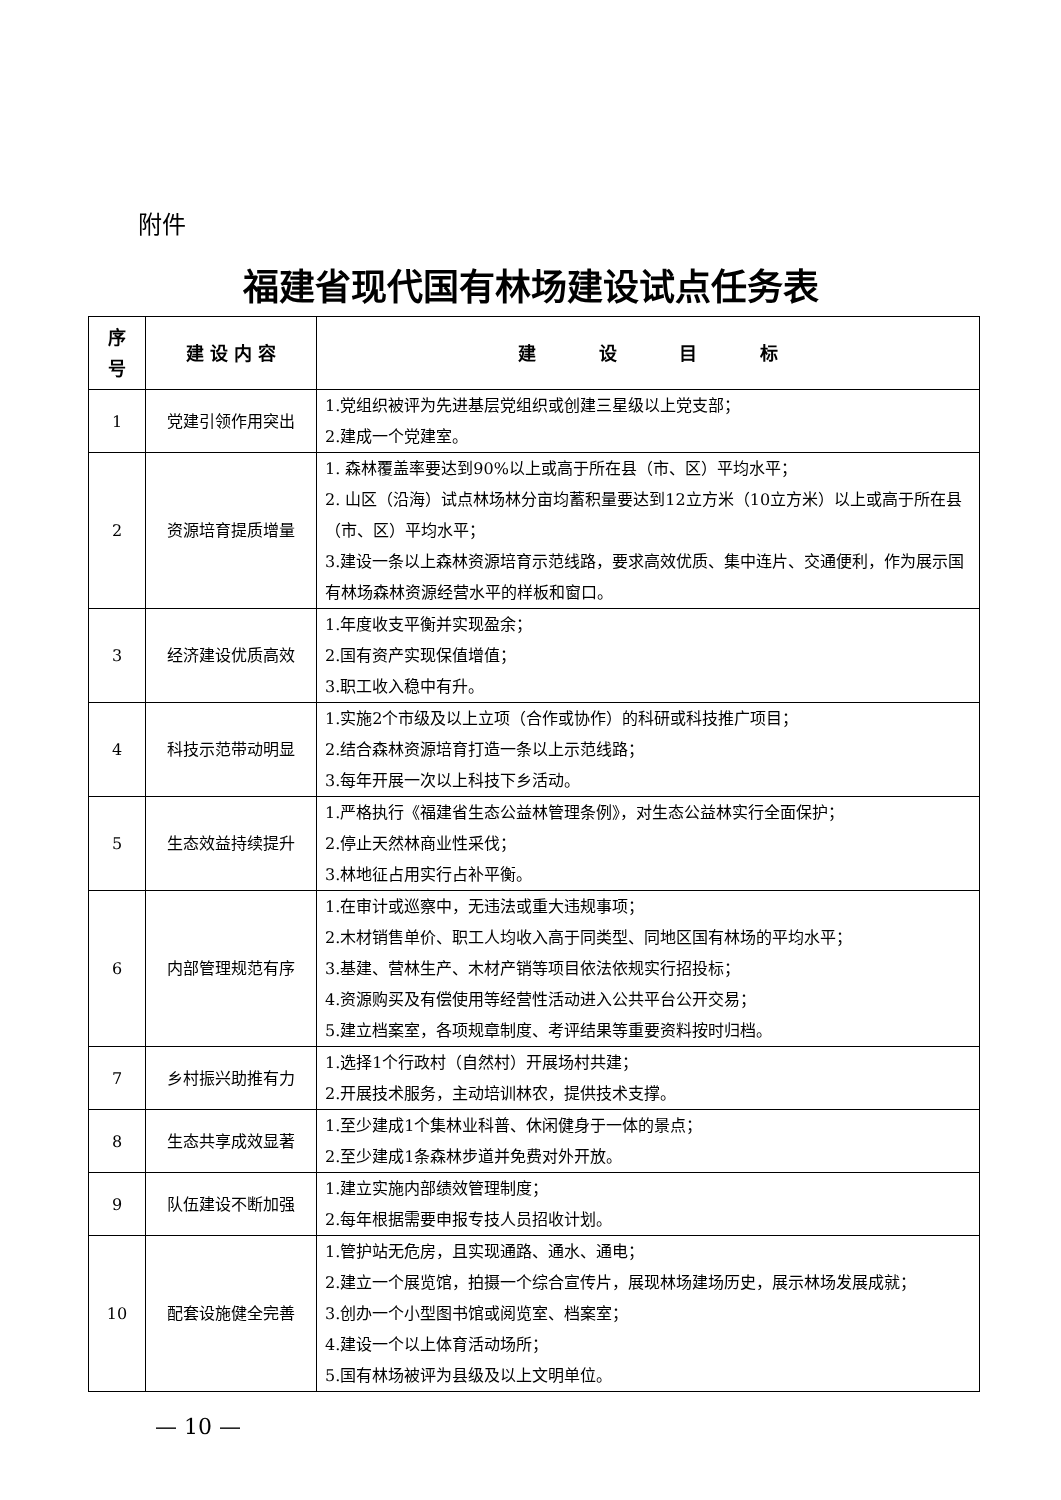附件
福建省现代国有林场建设试点任务表
| 序 号 | 建 设 内 容 | 建 设 目 标 |
| --- | --- | --- |
| 1 | 党建引领作用突出 | 1.党组织被评为先进基层党组织或创建三星级以上党支部； 2.建成一个党建室。 |
| 2 | 资源培育提质增量 | 1. 森林覆盖率要达到90%以上或高于所在县（市、区）平均水平； 2. 山区（沿海）试点林场林分亩均蓄积量要达到12立方米（10立方米）以上或高于所在县（市、区）平均水平； 3.建设一条以上森林资源培育示范线路，要求高效优质、集中连片、交通便利，作为展示国有林场森林资源经营水平的样板和窗口。 |
| 3 | 经济建设优质高效 | 1.年度收支平衡并实现盈余； 2.国有资产实现保值增值； 3.职工收入稳中有升。 |
| 4 | 科技示范带动明显 | 1.实施2个市级及以上立项（合作或协作）的科研或科技推广项目； 2.结合森林资源培育打造一条以上示范线路； 3.每年开展一次以上科技下乡活动。 |
| 5 | 生态效益持续提升 | 1.严格执行《福建省生态公益林管理条例》，对生态公益林实行全面保护； 2.停止天然林商业性采伐； 3.林地征占用实行占补平衡。 |
| 6 | 内部管理规范有序 | 1.在审计或巡察中，无违法或重大违规事项； 2.木材销售单价、职工人均收入高于同类型、同地区国有林场的平均水平； 3.基建、营林生产、木材产销等项目依法依规实行招投标； 4.资源购买及有偿使用等经营性活动进入公共平台公开交易； 5.建立档案室，各项规章制度、考评结果等重要资料按时归档。 |
| 7 | 乡村振兴助推有力 | 1.选择1个行政村（自然村）开展场村共建； 2.开展技术服务，主动培训林农，提供技术支撑。 |
| 8 | 生态共享成效显著 | 1.至少建成1个集林业科普、休闲健身于一体的景点； 2.至少建成1条森林步道并免费对外开放。 |
| 9 | 队伍建设不断加强 | 1.建立实施内部绩效管理制度； 2.每年根据需要申报专技人员招收计划。 |
| 10 | 配套设施健全完善 | 1.管护站无危房，且实现通路、通水、通电； 2.建立一个展览馆，拍摄一个综合宣传片，展现林场建场历史，展示林场发展成就； 3.创办一个小型图书馆或阅览室、档案室； 4.建设一个以上体育活动场所； 5.国有林场被评为县级及以上文明单位。 |
— 10 —